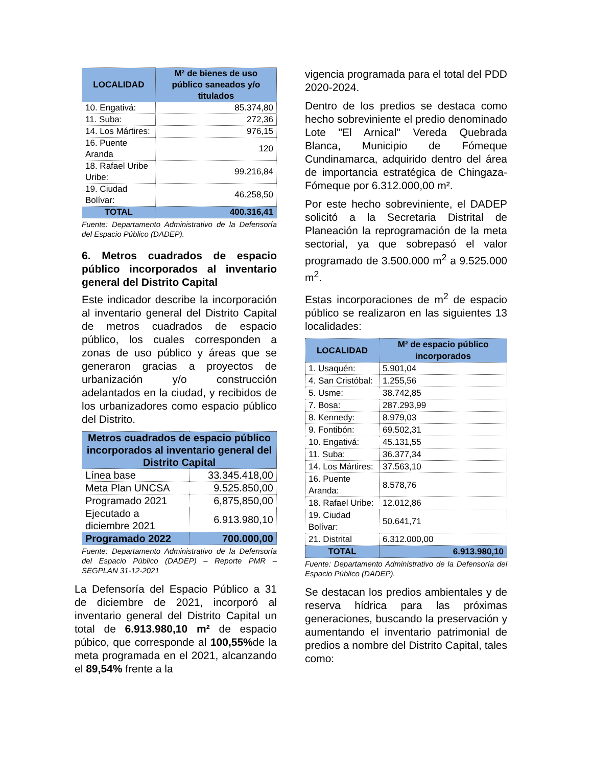| LOCALIDAD | M² de bienes de uso público saneados y/o titulados |
| --- | --- |
| 10. Engativá: | 85.374,80 |
| 11. Suba: | 272,36 |
| 14. Los Mártires: | 976,15 |
| 16. Puente Aranda | 120 |
| 18. Rafael Uribe Uribe: | 99.216,84 |
| 19. Ciudad Bolívar: | 46.258,50 |
| TOTAL | 400.316,41 |
Fuente: Departamento Administrativo de la Defensoría del Espacio Público (DADEP).
6. Metros cuadrados de espacio público incorporados al inventario general del Distrito Capital
Este indicador describe la incorporación al inventario general del Distrito Capital de metros cuadrados de espacio público, los cuales corresponden a zonas de uso público y áreas que se generaron gracias a proyectos de urbanización y/o construcción adelantados en la ciudad, y recibidos de los urbanizadores como espacio público del Distrito.
| Metros cuadrados de espacio público incorporados al inventario general del Distrito Capital | |
| --- | --- |
| Línea base | 33.345.418,00 |
| Meta Plan UNCSA | 9.525.850,00 |
| Programado 2021 | 6,875,850,00 |
| Ejecutado a diciembre 2021 | 6.913.980,10 |
| Programado 2022 | 700.000,00 |
Fuente: Departamento Administrativo de la Defensoría del Espacio Público (DADEP) – Reporte PMR – SEGPLAN 31-12-2021
La Defensoría del Espacio Público a 31 de diciembre de 2021, incorporó al inventario general del Distrito Capital un total de 6.913.980,10 m² de espacio púbico, que corresponde al 100,55% de la meta programada en el 2021, alcanzando el 89,54% frente a la
vigencia programada para el total del PDD 2020-2024.
Dentro de los predios se destaca como hecho sobreviniente el predio denominado Lote "El Arnical" Vereda Quebrada Blanca, Municipio de Fómeque Cundinamarca, adquirido dentro del área de importancia estratégica de Chingaza-Fómeque por 6.312.000,00 m².
Por este hecho sobreviniente, el DADEP solicitó a la Secretaria Distrital de Planeación la reprogramación de la meta sectorial, ya que sobrepasó el valor programado de 3.500.000 m<sup>2</sup> a 9.525.000 m<sup>2</sup>.
Estas incorporaciones de m<sup>2</sup> de espacio público se realizaron en las siguientes 13 localidades:
| LOCALIDAD | M² de espacio público incorporados |
| --- | --- |
| 1. Usaquén: | 5.901,04 |
| 4. San Cristóbal: | 1.255,56 |
| 5. Usme: | 38.742,85 |
| 7. Bosa: | 287.293,99 |
| 8. Kennedy: | 8.979,03 |
| 9. Fontibón: | 69.502,31 |
| 10. Engativá: | 45.131,55 |
| 11. Suba: | 36.377,34 |
| 14. Los Mártires: | 37.563,10 |
| 16. Puente Aranda: | 8.578,76 |
| 18. Rafael Uribe: | 12.012,86 |
| 19. Ciudad Bolívar: | 50.641,71 |
| 21. Distrital | 6.312.000,00 |
| TOTAL | 6.913.980,10 |
Fuente: Departamento Administrativo de la Defensoría del Espacio Público (DADEP).
Se destacan los predios ambientales y de reserva hídrica para las próximas generaciones, buscando la preservación y aumentando el inventario patrimonial de predios a nombre del Distrito Capital, tales como: